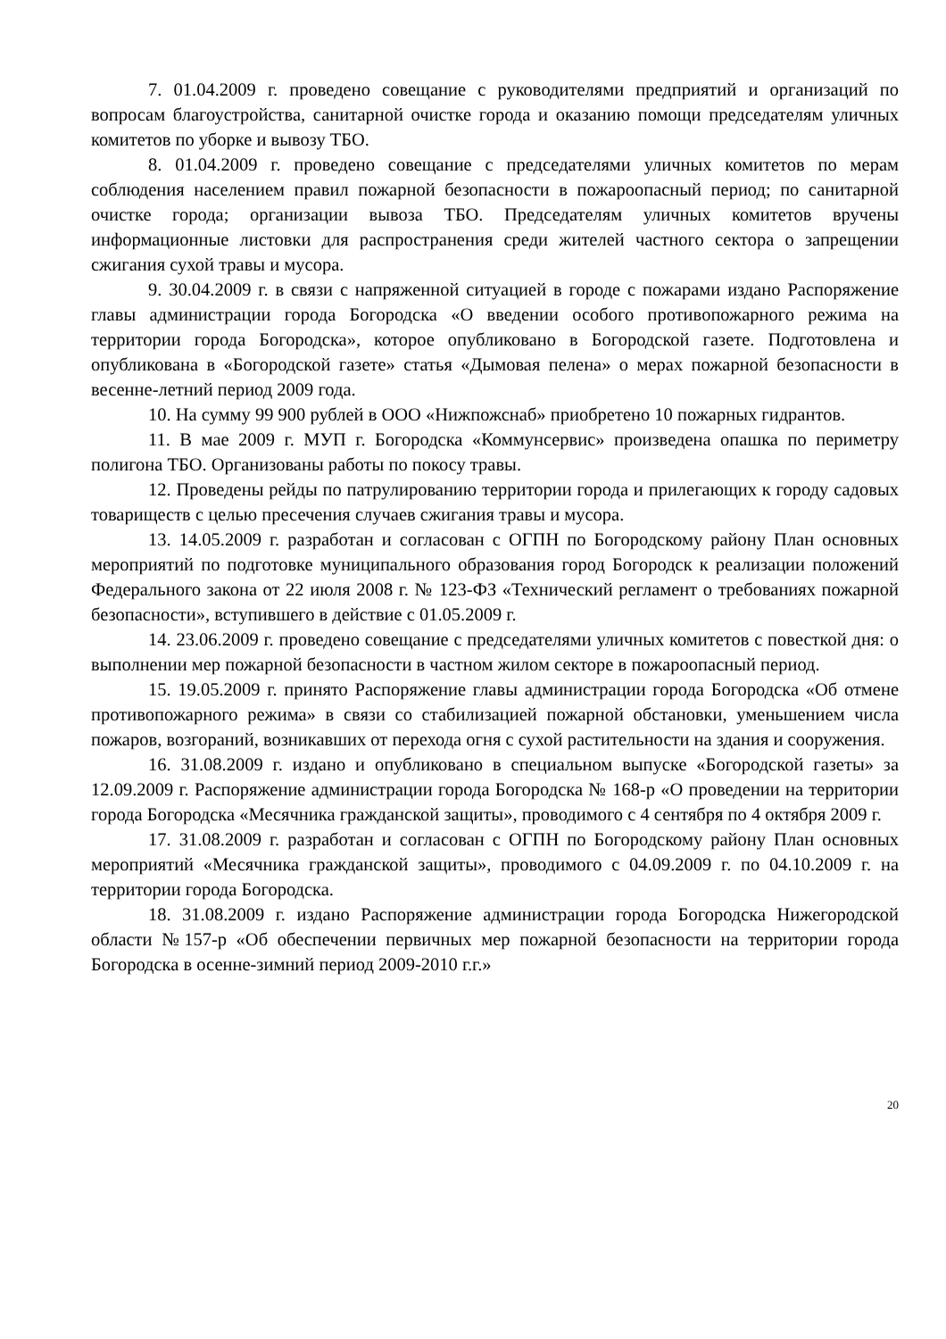7. 01.04.2009 г. проведено совещание с руководителями предприятий и организаций по вопросам благоустройства, санитарной очистке города и оказанию помощи председателям уличных комитетов по уборке и вывозу ТБО.
8. 01.04.2009 г. проведено совещание с председателями уличных комитетов по мерам соблюдения населением правил пожарной безопасности в пожароопасный период; по санитарной очистке города; организации вывоза ТБО. Председателям уличных комитетов вручены информационные листовки для распространения среди жителей частного сектора о запрещении сжигания сухой травы и мусора.
9. 30.04.2009 г. в связи с напряженной ситуацией в городе с пожарами издано Распоряжение главы администрации города Богородска «О введении особого противопожарного режима на территории города Богородска», которое опубликовано в Богородской газете. Подготовлена и опубликована в «Богородской газете» статья «Дымовая пелена» о мерах пожарной безопасности в весенне-летний период 2009 года.
10. На сумму 99 900 рублей в ООО «Нижпожснаб» приобретено 10 пожарных гидрантов.
11. В мае 2009 г. МУП г. Богородска «Коммунсервис» произведена опашка по периметру полигона ТБО. Организованы работы по покосу травы.
12. Проведены рейды по патрулированию территории города и прилегающих к городу садовых товариществ с целью пресечения случаев сжигания травы и мусора.
13. 14.05.2009 г. разработан и согласован с ОГПН по Богородскому району План основных мероприятий по подготовке муниципального образования город Богородск к реализации положений Федерального закона от 22 июля 2008 г. № 123-ФЗ «Технический регламент о требованиях пожарной безопасности», вступившего в действие с 01.05.2009 г.
14. 23.06.2009 г. проведено совещание с председателями уличных комитетов с повесткой дня: о выполнении мер пожарной безопасности в частном жилом секторе в пожароопасный период.
15. 19.05.2009 г. принято Распоряжение главы администрации города Богородска «Об отмене противопожарного режима» в связи со стабилизацией пожарной обстановки, уменьшением числа пожаров, возгораний, возникавших от перехода огня с сухой растительности на здания и сооружения.
16. 31.08.2009 г. издано и опубликовано в специальном выпуске «Богородской газеты» за 12.09.2009 г. Распоряжение администрации города Богородска № 168-р «О проведении на территории города Богородска «Месячника гражданской защиты», проводимого с 4 сентября по 4 октября 2009 г.
17. 31.08.2009 г. разработан и согласован с ОГПН по Богородскому району План основных мероприятий «Месячника гражданской защиты», проводимого с 04.09.2009 г. по 04.10.2009 г. на территории города Богородска.
18. 31.08.2009 г. издано Распоряжение администрации города Богородска Нижегородской области №157-р «Об обеспечении первичных мер пожарной безопасности на территории города Богородска в осенне-зимний период 2009-2010 г.г.»
20